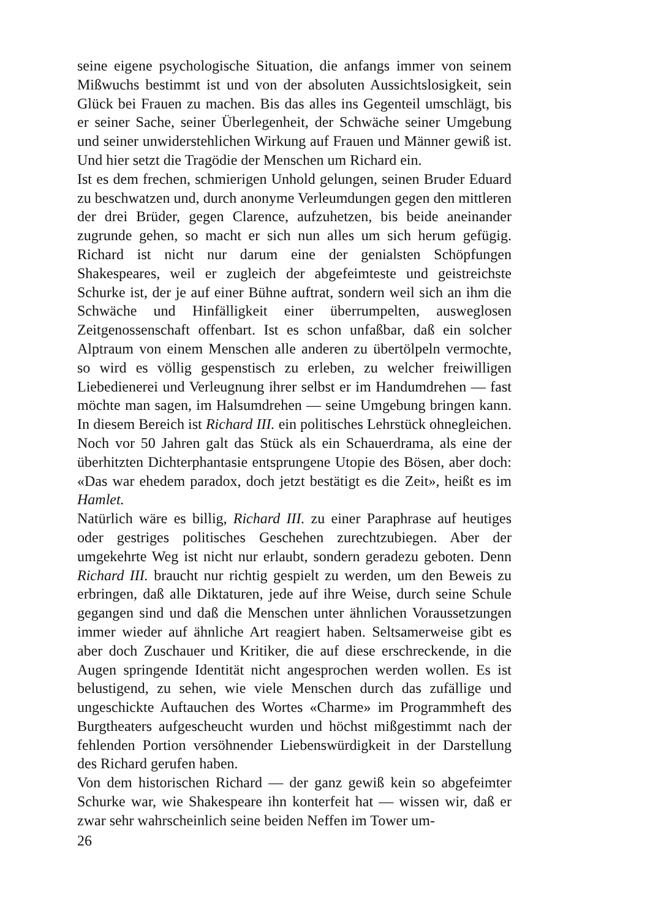seine eigene psychologische Situation, die anfangs immer von seinem Mißwuchs bestimmt ist und von der absoluten Aussichtslosigkeit, sein Glück bei Frauen zu machen. Bis das alles ins Gegenteil umschlägt, bis er seiner Sache, seiner Überlegenheit, der Schwäche seiner Umgebung und seiner unwiderstehlichen Wirkung auf Frauen und Männer gewiß ist. Und hier setzt die Tragödie der Menschen um Richard ein.
Ist es dem frechen, schmierigen Unhold gelungen, seinen Bruder Eduard zu beschwatzen und, durch anonyme Verleumdungen gegen den mittleren der drei Brüder, gegen Clarence, aufzuhetzen, bis beide aneinander zugrunde gehen, so macht er sich nun alles um sich herum gefügig. Richard ist nicht nur darum eine der genialsten Schöpfungen Shakespeares, weil er zugleich der abgefeimteste und geistreichste Schurke ist, der je auf einer Bühne auftrat, sondern weil sich an ihm die Schwäche und Hinfälligkeit einer überrumpelten, ausweglosen Zeitgenossenschaft offenbart. Ist es schon unfaßbar, daß ein solcher Alptraum von einem Menschen alle anderen zu übertölpeln vermochte, so wird es völlig gespenstisch zu erleben, zu welcher freiwilligen Liebedienerei und Verleugnung ihrer selbst er im Handumdrehen — fast möchte man sagen, im Halsumdrehen — seine Umgebung bringen kann. In diesem Bereich ist Richard III. ein politisches Lehrstück ohnegleichen. Noch vor 50 Jahren galt das Stück als ein Schauerdrama, als eine der überhitzten Dichterphantasie entsprungene Utopie des Bösen, aber doch: «Das war ehedem paradox, doch jetzt bestätigt es die Zeit», heißt es im Hamlet.
Natürlich wäre es billig, Richard III. zu einer Paraphrase auf heutiges oder gestriges politisches Geschehen zurechtzubiegen. Aber der umgekehrte Weg ist nicht nur erlaubt, sondern geradezu geboten. Denn Richard III. braucht nur richtig gespielt zu werden, um den Beweis zu erbringen, daß alle Diktaturen, jede auf ihre Weise, durch seine Schule gegangen sind und daß die Menschen unter ähnlichen Voraussetzungen immer wieder auf ähnliche Art reagiert haben. Seltsamerweise gibt es aber doch Zuschauer und Kritiker, die auf diese erschreckende, in die Augen springende Identität nicht angesprochen werden wollen. Es ist belustigend, zu sehen, wie viele Menschen durch das zufällige und ungeschickte Auftauchen des Wortes «Charme» im Programmheft des Burgtheaters aufgescheucht wurden und höchst mißgestimmt nach der fehlenden Portion versöhnender Liebenswürdigkeit in der Darstellung des Richard gerufen haben.
Von dem historischen Richard — der ganz gewiß kein so abgefeimter Schurke war, wie Shakespeare ihn konterfeit hat — wissen wir, daß er zwar sehr wahrscheinlich seine beiden Neffen im Tower um-
26